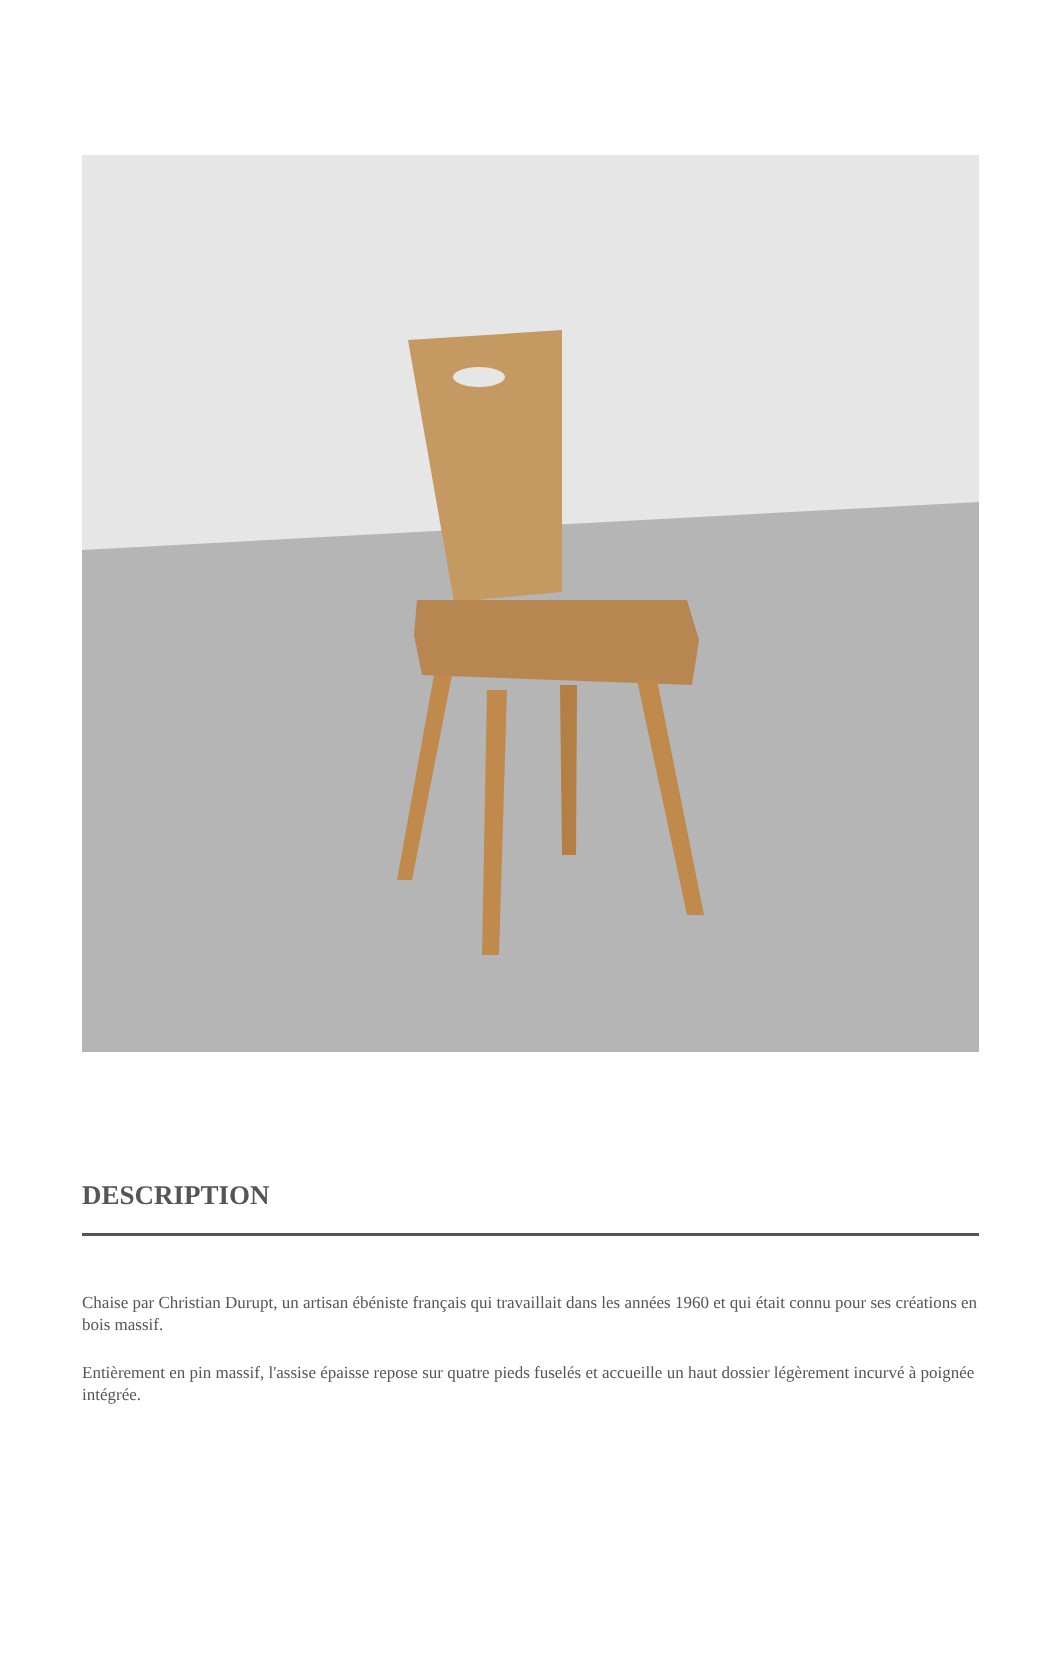DESCRIPTION
Chaise par Christian Durupt, un artisan ébéniste français qui travaillait dans les années 1960 et qui était connu pour ses créations en bois massif.
Entièrement en pin massif, l'assise épaisse repose sur quatre pieds fuselés et accueille un haut dossier légèrement incurvé à poignée intégrée.